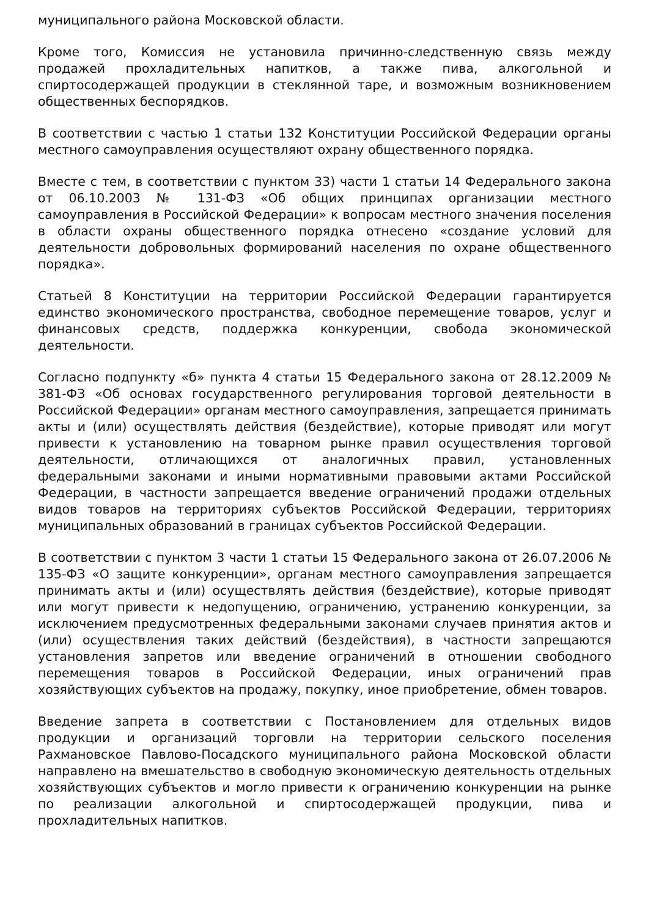муниципального района Московской области.
Кроме того, Комиссия не установила причинно-следственную связь между продажей прохладительных напитков, а также пива, алкогольной и спиртосодержащей продукции в стеклянной таре, и возможным возникновением общественных беспорядков.
В соответствии с частью 1 статьи 132 Конституции Российской Федерации органы местного самоуправления осуществляют охрану общественного порядка.
Вместе с тем, в соответствии с пунктом 33) части 1 статьи 14 Федерального закона от 06.10.2003 № 131-ФЗ «Об общих принципах организации местного самоуправления в Российской Федерации» к вопросам местного значения поселения в области охраны общественного порядка отнесено «создание условий для деятельности добровольных формирований населения по охране общественного порядка».
Статьей 8 Конституции на территории Российской Федерации гарантируется единство экономического пространства, свободное перемещение товаров, услуг и финансовых средств, поддержка конкуренции, свобода экономической деятельности.
Согласно подпункту «б» пункта 4 статьи 15 Федерального закона от 28.12.2009 № 381-ФЗ «Об основах государственного регулирования торговой деятельности в Российской Федерации» органам местного самоуправления, запрещается принимать акты и (или) осуществлять действия (бездействие), которые приводят или могут привести к установлению на товарном рынке правил осуществления торговой деятельности, отличающихся от аналогичных правил, установленных федеральными законами и иными нормативными правовыми актами Российской Федерации, в частности запрещается введение ограничений продажи отдельных видов товаров на территориях субъектов Российской Федерации, территориях муниципальных образований в границах субъектов Российской Федерации.
В соответствии с пунктом 3 части 1 статьи 15 Федерального закона от 26.07.2006 № 135-ФЗ «О защите конкуренции», органам местного самоуправления запрещается принимать акты и (или) осуществлять действия (бездействие), которые приводят или могут привести к недопущению, ограничению, устранению конкуренции, за исключением предусмотренных федеральными законами случаев принятия актов и (или) осуществления таких действий (бездействия), в частности запрещаются установления запретов или введение ограничений в отношении свободного перемещения товаров в Российской Федерации, иных ограничений прав хозяйствующих субъектов на продажу, покупку, иное приобретение, обмен товаров.
Введение запрета в соответствии с Постановлением для отдельных видов продукции и организаций торговли на территории сельского поселения Рахмановское Павлово-Посадского муниципального района Московской области направлено на вмешательство в свободную экономическую деятельность отдельных хозяйствующих субъектов и могло привести к ограничению конкуренции на рынке по реализации алкогольной и спиртосодержащей продукции, пива и прохладительных напитков.